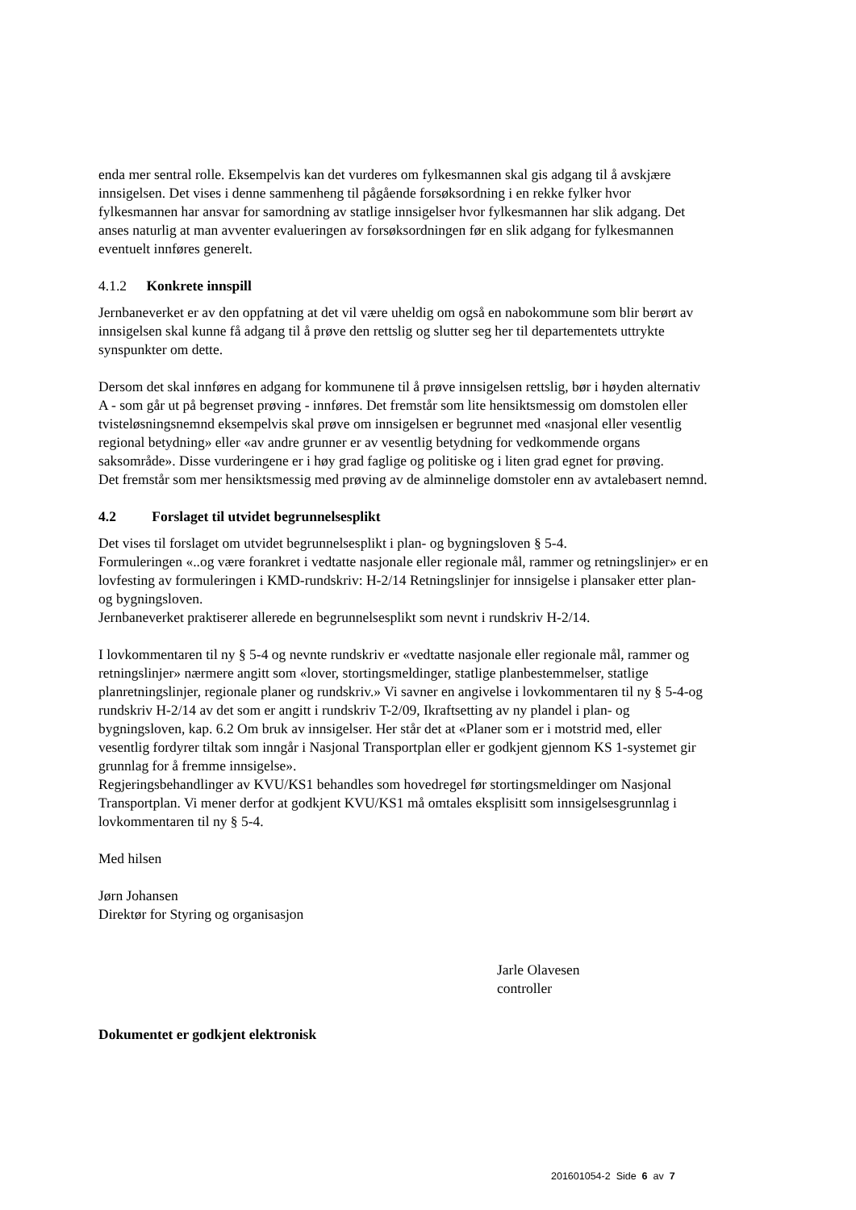enda mer sentral rolle. Eksempelvis kan det vurderes om fylkesmannen skal gis adgang til å avskjære innsigelsen. Det vises i denne sammenheng til pågående forsøksordning i en rekke fylker hvor fylkesmannen har ansvar for samordning av statlige innsigelser hvor fylkesmannen har slik adgang. Det anses naturlig at man avventer evalueringen av forsøksordningen før en slik adgang for fylkesmannen eventuelt innføres generelt.
4.1.2 Konkrete innspill
Jernbaneverket er av den oppfatning at det vil være uheldig om også en nabokommune som blir berørt av innsigelsen skal kunne få adgang til å prøve den rettslig og slutter seg her til departementets uttrykte synspunkter om dette.
Dersom det skal innføres en adgang for kommunene til å prøve innsigelsen rettslig, bør i høyden alternativ A - som går ut på begrenset prøving - innføres. Det fremstår som lite hensiktsmessig om domstolen eller tvisteløsningsnemnd eksempelvis skal prøve om innsigelsen er begrunnet med «nasjonal eller vesentlig regional betydning» eller «av andre grunner er av vesentlig betydning for vedkommende organs saksområde». Disse vurderingene er i høy grad faglige og politiske og i liten grad egnet for prøving.
Det fremstår som mer hensiktsmessig med prøving av de alminnelige domstoler enn av avtalebasert nemnd.
4.2 Forslaget til utvidet begrunnelsesplikt
Det vises til forslaget om utvidet begrunnelsesplikt i plan- og bygningsloven § 5-4.
Formuleringen «..og være forankret i vedtatte nasjonale eller regionale mål, rammer og retningslinjer» er en lovfesting av formuleringen i KMD-rundskriv: H-2/14 Retningslinjer for innsigelse i plansaker etter plan- og bygningsloven.
Jernbaneverket praktiserer allerede en begrunnelsesplikt som nevnt i rundskriv H-2/14.
I lovkommentaren til ny § 5-4 og nevnte rundskriv er «vedtatte nasjonale eller regionale mål, rammer og retningslinjer» nærmere angitt som «lover, stortingsmeldinger, statlige planbestemmelser, statlige planretningslinjer, regionale planer og rundskriv.» Vi savner en angivelse i lovkommentaren til ny § 5-4-og rundskriv H-2/14 av det som er angitt i rundskriv T-2/09, Ikraftsetting av ny plandel i plan- og bygningsloven, kap. 6.2 Om bruk av innsigelser. Her står det at «Planer som er i motstrid med, eller vesentlig fordyrer tiltak som inngår i Nasjonal Transportplan eller er godkjent gjennom KS 1-systemet gir grunnlag for å fremme innsigelse».
Regjeringsbehandlinger av KVU/KS1 behandles som hovedregel før stortingsmeldinger om Nasjonal Transportplan. Vi mener derfor at godkjent KVU/KS1 må omtales eksplisitt som innsigelsesgrunnlag i lovkommentaren til ny § 5-4.
Med hilsen
Jørn Johansen
Direktør for Styring og organisasjon
Jarle Olavesen
controller
Dokumentet er godkjent elektronisk
201601054-2 Side 6 av 7